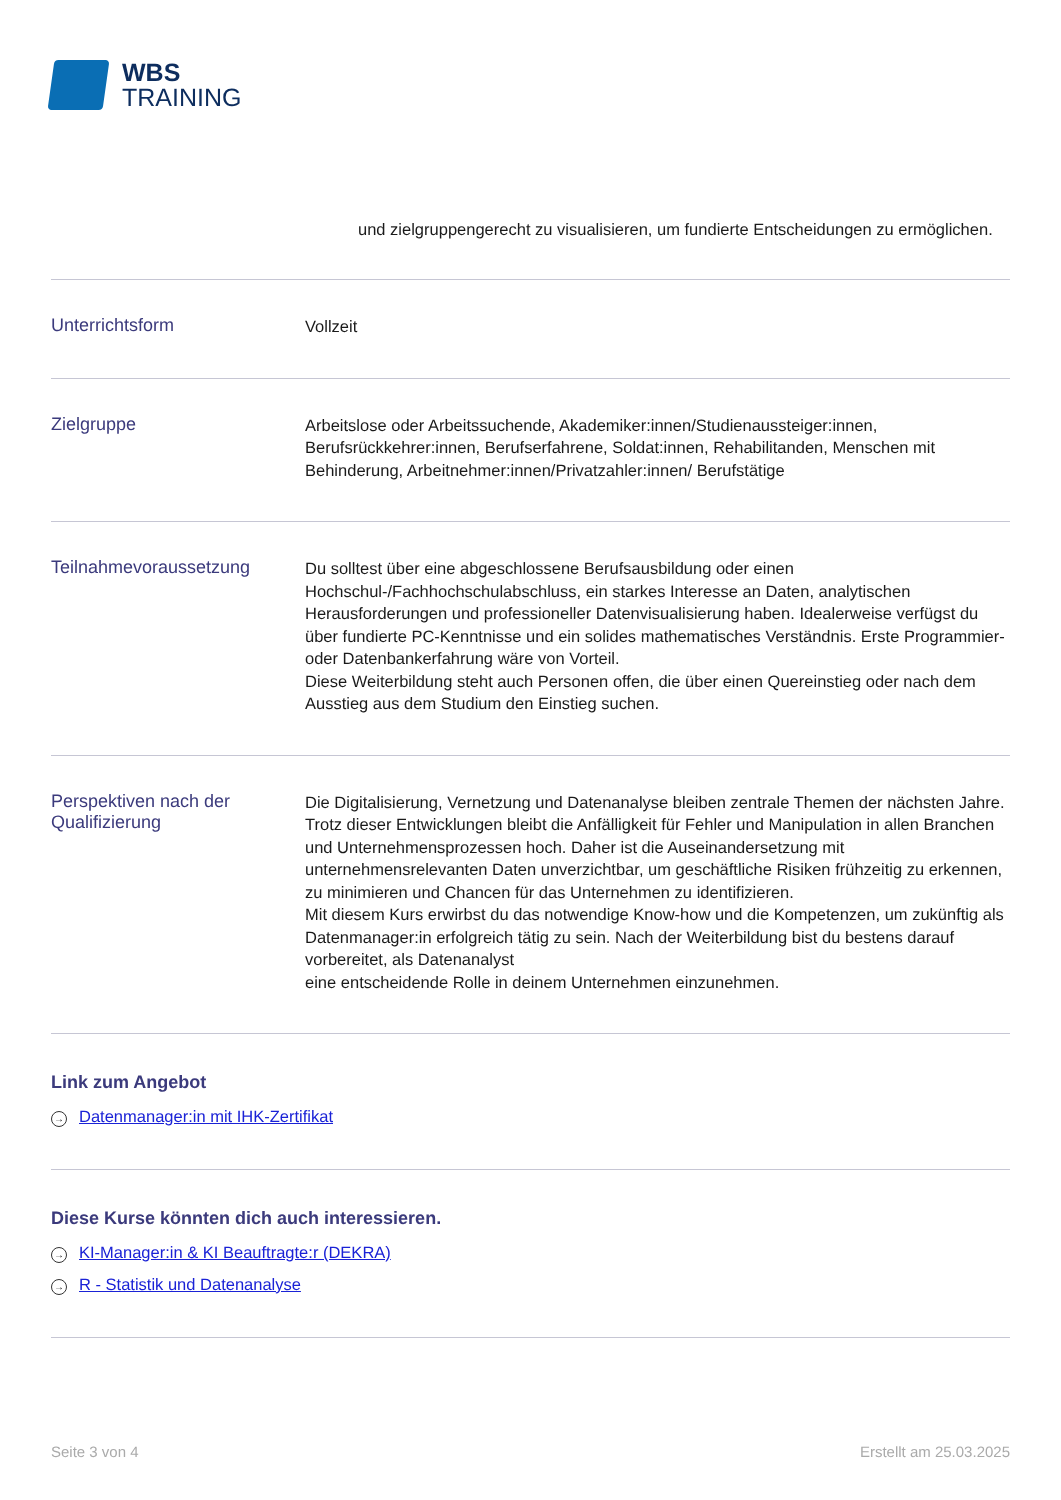WBS
TRAINING
und zielgruppengerecht zu visualisieren, um fundierte Entscheidungen zu ermöglichen.
Unterrichtsform
Vollzeit
Zielgruppe
Arbeitslose oder Arbeitssuchende, Akademiker:innen/Studienaussteiger:innen, Berufsrückkehrer:innen, Berufserfahrene, Soldat:innen, Rehabilitanden, Menschen mit Behinderung, Arbeitnehmer:innen/Privatzahler:innen/ Berufstätige
Teilnahmevoraussetzung
Du solltest über eine abgeschlossene Berufsausbildung oder einen Hochschul-/Fachhochschulabschluss, ein starkes Interesse an Daten, analytischen Herausforderungen und professioneller Datenvisualisierung haben. Idealerweise verfügst du über fundierte PC-Kenntnisse und ein solides mathematisches Verständnis. Erste Programmier- oder Datenbankerfahrung wäre von Vorteil.
Diese Weiterbildung steht auch Personen offen, die über einen Quereinstieg oder nach dem Ausstieg aus dem Studium den Einstieg suchen.
Perspektiven nach der Qualifizierung
Die Digitalisierung, Vernetzung und Datenanalyse bleiben zentrale Themen der nächsten Jahre. Trotz dieser Entwicklungen bleibt die Anfälligkeit für Fehler und Manipulation in allen Branchen und Unternehmensprozessen hoch. Daher ist die Auseinandersetzung mit unternehmensrelevanten Daten unverzichtbar, um geschäftliche Risiken frühzeitig zu erkennen, zu minimieren und Chancen für das Unternehmen zu identifizieren.
Mit diesem Kurs erwirbst du das notwendige Know-how und die Kompetenzen, um zukünftig als Datenmanager:in erfolgreich tätig zu sein. Nach der Weiterbildung bist du bestens darauf vorbereitet, als Datenanalyst
eine entscheidende Rolle in deinem Unternehmen einzunehmen.
Link zum Angebot
→ Datenmanager:in mit IHK-Zertifikat
Diese Kurse könnten dich auch interessieren.
→ KI-Manager:in & KI Beauftragte:r (DEKRA)
→ R - Statistik und Datenanalyse
Seite 3 von 4 Erstellt am 25.03.2025